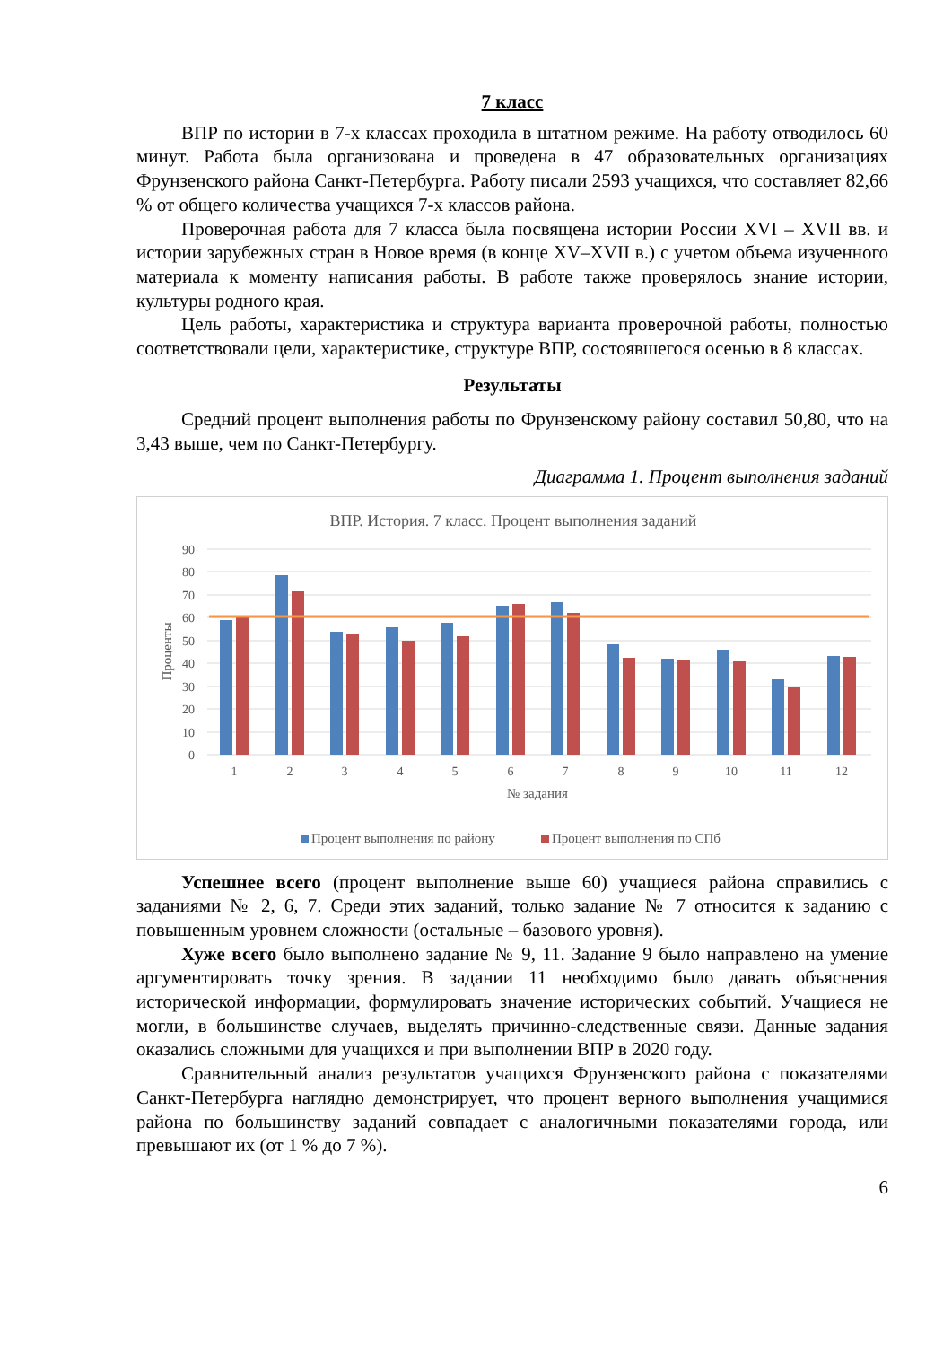7 класс
ВПР по истории в 7-х классах проходила в штатном режиме. На работу отводилось 60 минут. Работа была организована и проведена в 47 образовательных организациях Фрунзенского района Санкт-Петербурга. Работу писали 2593 учащихся, что составляет 82,66 % от общего количества учащихся 7-х классов района.
Проверочная работа для 7 класса была посвящена истории России XVI – XVII вв. и истории зарубежных стран в Новое время (в конце XV–XVII в.) с учетом объема изученного материала к моменту написания работы. В работе также проверялось знание истории, культуры родного края.
Цель работы, характеристика и структура варианта проверочной работы, полностью соответствовали цели, характеристике, структуре ВПР, состоявшегося осенью в 8 классах.
Результаты
Средний процент выполнения работы по Фрунзенскому району составил 50,80, что на 3,43 выше, чем по Санкт-Петербургу.
Диаграмма 1. Процент выполнения заданий
ВПР. История. 7 класс. Процент выполнения заданий
90
80
70
60
50
40
30
20
10
0
Проценты
1
2
3
4
5
6
7
8
9
10
11
12
№ задания
Процент выполнения по району
Процент выполнения по СПб
Успешнее всего (процент выполнение выше 60) учащиеся района справились с заданиями № 2, 6, 7. Среди этих заданий, только задание № 7 относится к заданию с повышенным уровнем сложности (остальные – базового уровня).
Хуже всего было выполнено задание № 9, 11. Задание 9 было направлено на умение аргументировать точку зрения. В задании 11 необходимо было давать объяснения исторической информации, формулировать значение исторических событий. Учащиеся не могли, в большинстве случаев, выделять причинно-следственные связи. Данные задания оказались сложными для учащихся и при выполнении ВПР в 2020 году.
Сравнительный анализ результатов учащихся Фрунзенского района с показателями Санкт-Петербурга наглядно демонстрирует, что процент верного выполнения учащимися района по большинству заданий совпадает с аналогичными показателями города, или превышают их (от 1 % до 7 %).
6